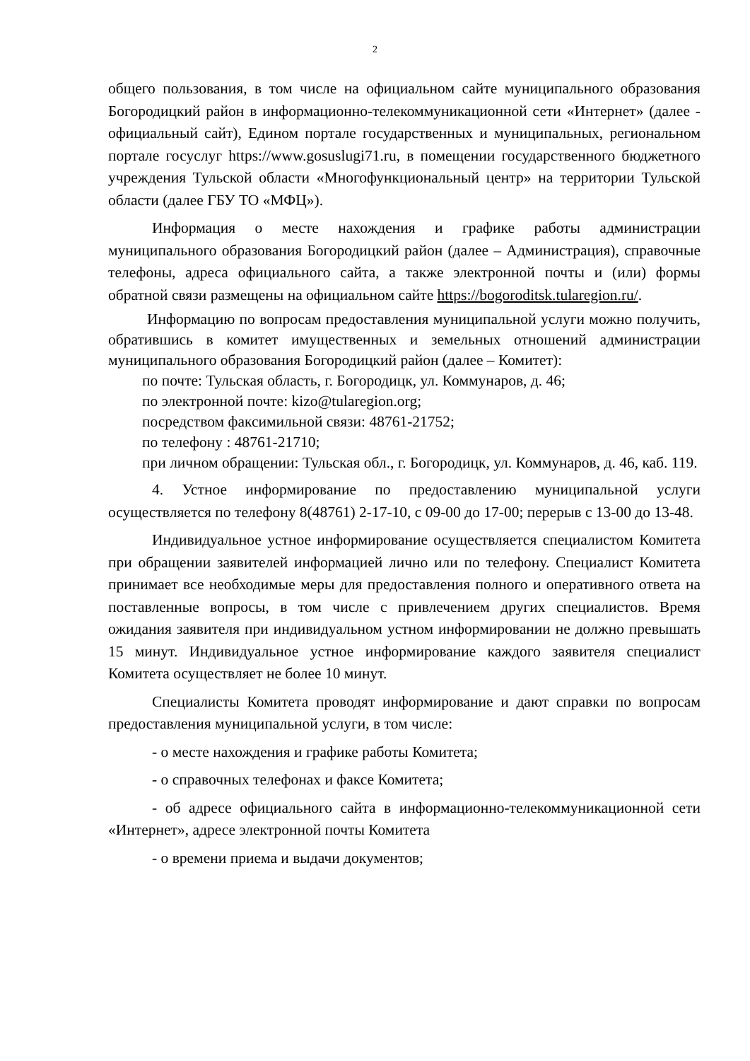2
общего пользования, в том числе на официальном сайте муниципального образования Богородицкий район в информационно-телекоммуникационной сети «Интернет» (далее - официальный сайт), Едином портале государственных и муниципальных, региональном портале госуслуг https://www.gosuslugi71.ru, в помещении государственного бюджетного учреждения Тульской области «Многофункциональный центр» на территории Тульской области (далее ГБУ ТО «МФЦ»).
Информация о месте нахождения и графике работы администрации муниципального образования Богородицкий район (далее – Администрация), справочные телефоны, адреса официального сайта, а также электронной почты и (или) формы обратной связи размещены на официальном сайте https://bogoroditsk.tularegion.ru/.
Информацию по вопросам предоставления муниципальной услуги можно получить, обратившись в комитет имущественных и земельных отношений администрации муниципального образования Богородицкий район (далее – Комитет):
по почте: Тульская область, г. Богородицк, ул. Коммунаров, д. 46;
по электронной почте: kizo@tularegion.org;
посредством факсимильной связи: 48761-21752;
по телефону : 48761-21710;
при личном обращении: Тульская обл., г. Богородицк, ул. Коммунаров, д. 46, каб. 119.
4. Устное информирование по предоставлению муниципальной услуги осуществляется по телефону 8(48761) 2-17-10, с 09-00 до 17-00; перерыв с 13-00 до 13-48.
Индивидуальное устное информирование осуществляется специалистом Комитета при обращении заявителей информацией лично или по телефону. Специалист Комитета принимает все необходимые меры для предоставления полного и оперативного ответа на поставленные вопросы, в том числе с привлечением других специалистов. Время ожидания заявителя при индивидуальном устном информировании не должно превышать 15 минут. Индивидуальное устное информирование каждого заявителя специалист Комитета осуществляет не более 10 минут.
Специалисты Комитета проводят информирование и дают справки по вопросам предоставления муниципальной услуги, в том числе:
- о месте нахождения и графике работы Комитета;
- о справочных телефонах и факсе Комитета;
- об адресе официального сайта в информационно-телекоммуникационной сети «Интернет», адресе электронной почты Комитета
- о времени приема и выдачи документов;